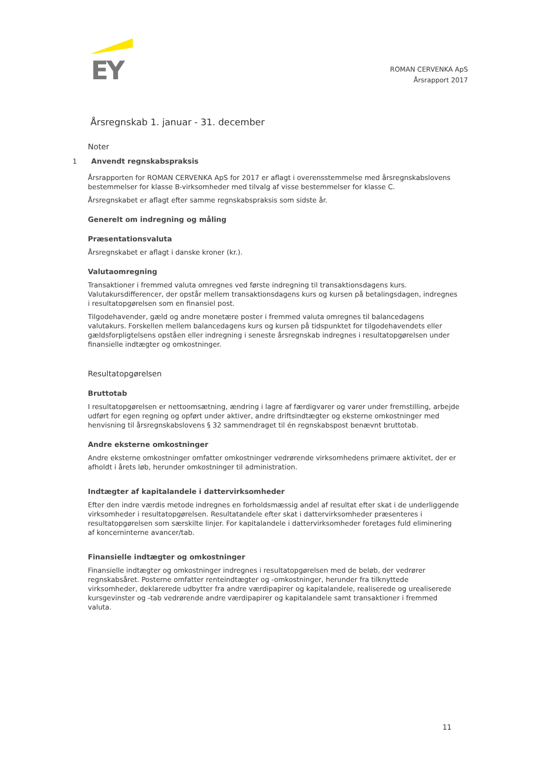EY
ROMAN CERVENKA ApS
Årsrapport 2017
Årsregnskab 1. januar - 31. december
Noter
1 Anvendt regnskabspraksis
Årsrapporten for ROMAN CERVENKA ApS for 2017 er aflagt i overensstemmelse med årsregnskabslovens bestemmelser for klasse B-virksomheder med tilvalg af visse bestemmelser for klasse C.
Årsregnskabet er aflagt efter samme regnskabspraksis som sidste år.
Generelt om indregning og måling
Præsentationsvaluta
Årsregnskabet er aflagt i danske kroner (kr.).
Valutaomregning
Transaktioner i fremmed valuta omregnes ved første indregning til transaktionsdagens kurs. Valutakursdifferencer, der opstår mellem transaktionsdagens kurs og kursen på betalingsdagen, indregnes i resultatopgørelsen som en finansiel post.
Tilgodehavender, gæld og andre monetære poster i fremmed valuta omregnes til balancedagens valutakurs. Forskellen mellem balancedagens kurs og kursen på tidspunktet for tilgodehavendets eller gældsforpligtelsens opståen eller indregning i seneste årsregnskab indregnes i resultatopgørelsen under finansielle indtægter og omkostninger.
Resultatopgørelsen
Bruttotab
I resultatopgørelsen er nettoomsætning, ændring i lagre af færdigvarer og varer under fremstilling, arbejde udført for egen regning og opført under aktiver, andre driftsindtægter og eksterne omkostninger med henvisning til årsregnskabslovens § 32 sammendraget til én regnskabspost benævnt bruttotab.
Andre eksterne omkostninger
Andre eksterne omkostninger omfatter omkostninger vedrørende virksomhedens primære aktivitet, der er afholdt i årets løb, herunder omkostninger til administration.
Indtægter af kapitalandele i dattervirksomheder
Efter den indre værdis metode indregnes en forholdsmæssig andel af resultat efter skat i de underliggende virksomheder i resultatopgørelsen. Resultatandele efter skat i dattervirksomheder præsenteres i resultatopgørelsen som særskilte linjer. For kapitalandele i dattervirksomheder foretages fuld eliminering af koncerninterne avancer/tab.
Finansielle indtægter og omkostninger
Finansielle indtægter og omkostninger indregnes i resultatopgørelsen med de beløb, der vedrører regnskabsåret. Posterne omfatter renteindtægter og -omkostninger, herunder fra tilknyttede virksomheder, deklarerede udbytter fra andre værdipapirer og kapitalandele, realiserede og urealiserede kursgevinster og -tab vedrørende andre værdipapirer og kapitalandele samt transaktioner i fremmed valuta.
11